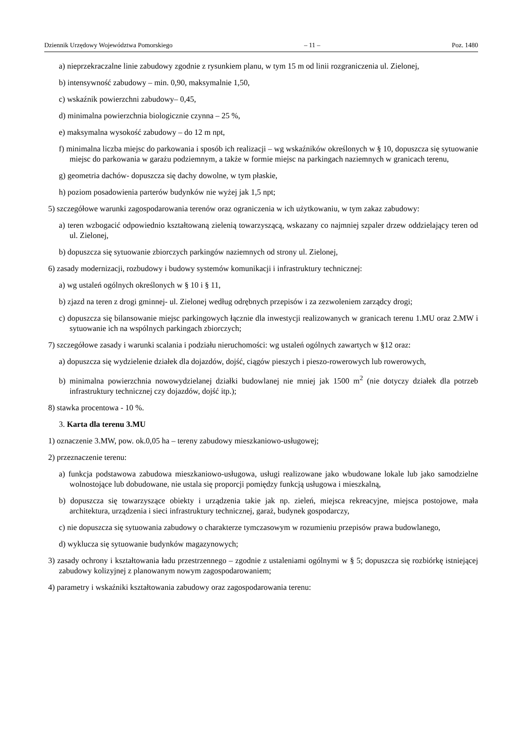Dziennik Urzędowy Województwa Pomorskiego – 11 – Poz. 1480
a) nieprzekraczalne linie zabudowy zgodnie z rysunkiem planu, w tym 15 m od linii rozgraniczenia ul. Zielonej,
b) intensywność zabudowy – min. 0,90, maksymalnie 1,50,
c) wskaźnik powierzchni zabudowy– 0,45,
d) minimalna powierzchnia biologicznie czynna – 25 %,
e) maksymalna wysokość zabudowy – do 12 m npt,
f) minimalna liczba miejsc do parkowania i sposób ich realizacji – wg wskaźników określonych w § 10, dopuszcza się sytuowanie miejsc do parkowania w garażu podziemnym, a także w formie miejsc na parkingach naziemnych w granicach terenu,
g) geometria dachów- dopuszcza się dachy dowolne, w tym płaskie,
h) poziom posadowienia parterów budynków nie wyżej jak 1,5 npt;
5) szczegółowe warunki zagospodarowania terenów oraz ograniczenia w ich użytkowaniu, w tym zakaz zabudowy:
a) teren wzbogacić odpowiednio kształtowaną zielenią towarzyszącą, wskazany co najmniej szpaler drzew oddzielający teren od ul. Zielonej,
b) dopuszcza się sytuowanie zbiorczych parkingów naziemnych od strony ul. Zielonej,
6) zasady modernizacji, rozbudowy i budowy systemów komunikacji i infrastruktury technicznej:
a) wg ustaleń ogólnych określonych w § 10 i § 11,
b) zjazd na teren z drogi gminnej- ul. Zielonej według odrębnych przepisów i za zezwoleniem zarządcy drogi;
c) dopuszcza się bilansowanie miejsc parkingowych łącznie dla inwestycji realizowanych w granicach terenu 1.MU oraz 2.MW i sytuowanie ich na wspólnych parkingach zbiorczych;
7) szczegółowe zasady i warunki scalania i podziału nieruchomości: wg ustaleń ogólnych zawartych w §12 oraz:
a) dopuszcza się wydzielenie działek dla dojazdów, dojść, ciągów pieszych i pieszo-rowerowych lub rowerowych,
b) minimalna powierzchnia nowowydzielanej działki budowlanej nie mniej jak 1500 m<sup>2</sup> (nie dotyczy działek dla potrzeb infrastruktury technicznej czy dojazdów, dojść itp.);
8) stawka procentowa - 10 %.
3. Karta dla terenu 3.MU
1) oznaczenie 3.MW, pow. ok.0,05 ha – tereny zabudowy mieszkaniowo-usługowej;
2) przeznaczenie terenu:
a) funkcja podstawowa zabudowa mieszkaniowo-usługowa, usługi realizowane jako wbudowane lokale lub jako samodzielne wolnostojące lub dobudowane, nie ustala się proporcji pomiędzy funkcją usługowa i mieszkalną,
b) dopuszcza się towarzyszące obiekty i urządzenia takie jak np. zieleń, miejsca rekreacyjne, miejsca postojowe, mała architektura, urządzenia i sieci infrastruktury technicznej, garaż, budynek gospodarczy,
c) nie dopuszcza się sytuowania zabudowy o charakterze tymczasowym w rozumieniu przepisów prawa budowlanego,
d) wyklucza się sytuowanie budynków magazynowych;
3) zasady ochrony i kształtowania ładu przestrzennego – zgodnie z ustaleniami ogólnymi w § 5; dopuszcza się rozbiórkę istniejącej zabudowy kolizyjnej z planowanym nowym zagospodarowaniem;
4) parametry i wskaźniki kształtowania zabudowy oraz zagospodarowania terenu: